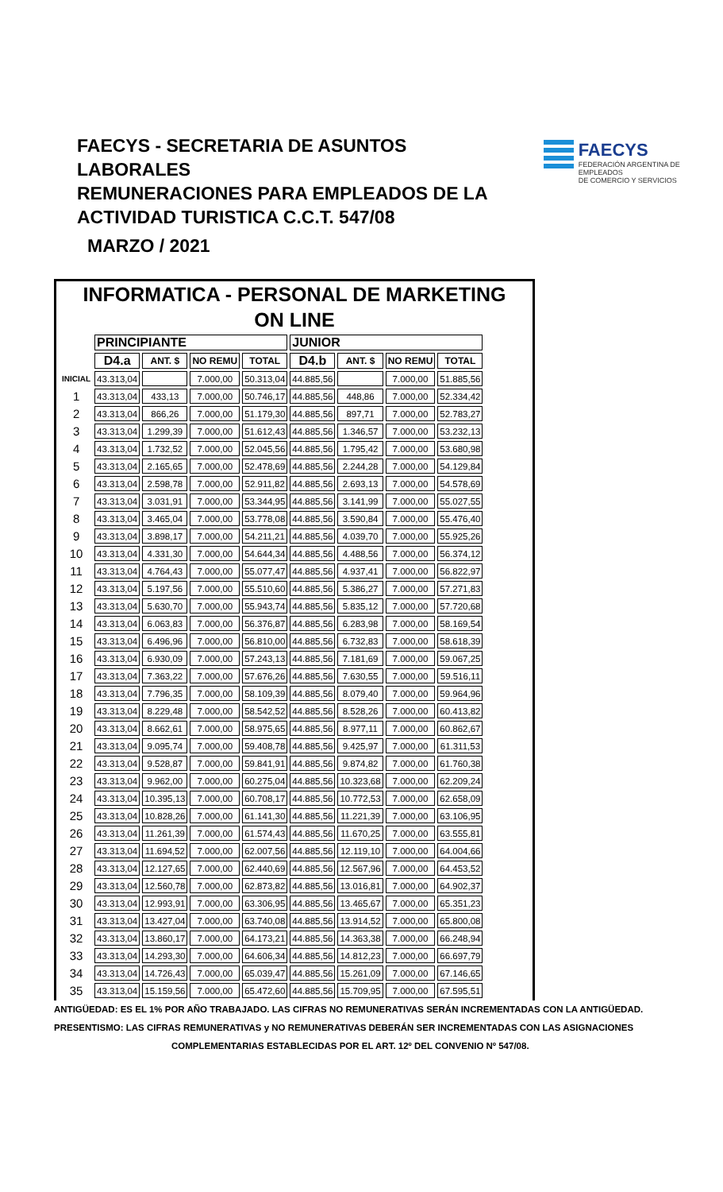FAECYS - SECRETARIA DE ASUNTOS LABORALES
REMUNERACIONES PARA EMPLEADOS DE LA
ACTIVIDAD TURISTICA C.C.T. 547/08
FAECYS
FEDERACIÓN ARGENTINA DE EMPLEADOS
DE COMERCIO Y SERVICIOS
MARZO / 2021
INFORMATICA - PERSONAL DE MARKETING
ON LINE
| | PRINCIPIANTE | | | | JUNIOR | | | |
| | D4.a | ANT. $ | NO REMU | TOTAL | D4.b | ANT. $ | NO REMU | TOTAL |
| INICIAL | 43.313,04 | | 7.000,00 | 50.313,04 | 44.885,56 | | 7.000,00 | 51.885,56 |
| 1 | 43.313,04 | 433,13 | 7.000,00 | 50.746,17 | 44.885,56 | 448,86 | 7.000,00 | 52.334,42 |
| 2 | 43.313,04 | 866,26 | 7.000,00 | 51.179,30 | 44.885,56 | 897,71 | 7.000,00 | 52.783,27 |
| 3 | 43.313,04 | 1.299,39 | 7.000,00 | 51.612,43 | 44.885,56 | 1.346,57 | 7.000,00 | 53.232,13 |
| 4 | 43.313,04 | 1.732,52 | 7.000,00 | 52.045,56 | 44.885,56 | 1.795,42 | 7.000,00 | 53.680,98 |
| 5 | 43.313,04 | 2.165,65 | 7.000,00 | 52.478,69 | 44.885,56 | 2.244,28 | 7.000,00 | 54.129,84 |
| 6 | 43.313,04 | 2.598,78 | 7.000,00 | 52.911,82 | 44.885,56 | 2.693,13 | 7.000,00 | 54.578,69 |
| 7 | 43.313,04 | 3.031,91 | 7.000,00 | 53.344,95 | 44.885,56 | 3.141,99 | 7.000,00 | 55.027,55 |
| 8 | 43.313,04 | 3.465,04 | 7.000,00 | 53.778,08 | 44.885,56 | 3.590,84 | 7.000,00 | 55.476,40 |
| 9 | 43.313,04 | 3.898,17 | 7.000,00 | 54.211,21 | 44.885,56 | 4.039,70 | 7.000,00 | 55.925,26 |
| 10 | 43.313,04 | 4.331,30 | 7.000,00 | 54.644,34 | 44.885,56 | 4.488,56 | 7.000,00 | 56.374,12 |
| 11 | 43.313,04 | 4.764,43 | 7.000,00 | 55.077,47 | 44.885,56 | 4.937,41 | 7.000,00 | 56.822,97 |
| 12 | 43.313,04 | 5.197,56 | 7.000,00 | 55.510,60 | 44.885,56 | 5.386,27 | 7.000,00 | 57.271,83 |
| 13 | 43.313,04 | 5.630,70 | 7.000,00 | 55.943,74 | 44.885,56 | 5.835,12 | 7.000,00 | 57.720,68 |
| 14 | 43.313,04 | 6.063,83 | 7.000,00 | 56.376,87 | 44.885,56 | 6.283,98 | 7.000,00 | 58.169,54 |
| 15 | 43.313,04 | 6.496,96 | 7.000,00 | 56.810,00 | 44.885,56 | 6.732,83 | 7.000,00 | 58.618,39 |
| 16 | 43.313,04 | 6.930,09 | 7.000,00 | 57.243,13 | 44.885,56 | 7.181,69 | 7.000,00 | 59.067,25 |
| 17 | 43.313,04 | 7.363,22 | 7.000,00 | 57.676,26 | 44.885,56 | 7.630,55 | 7.000,00 | 59.516,11 |
| 18 | 43.313,04 | 7.796,35 | 7.000,00 | 58.109,39 | 44.885,56 | 8.079,40 | 7.000,00 | 59.964,96 |
| 19 | 43.313,04 | 8.229,48 | 7.000,00 | 58.542,52 | 44.885,56 | 8.528,26 | 7.000,00 | 60.413,82 |
| 20 | 43.313,04 | 8.662,61 | 7.000,00 | 58.975,65 | 44.885,56 | 8.977,11 | 7.000,00 | 60.862,67 |
| 21 | 43.313,04 | 9.095,74 | 7.000,00 | 59.408,78 | 44.885,56 | 9.425,97 | 7.000,00 | 61.311,53 |
| 22 | 43.313,04 | 9.528,87 | 7.000,00 | 59.841,91 | 44.885,56 | 9.874,82 | 7.000,00 | 61.760,38 |
| 23 | 43.313,04 | 9.962,00 | 7.000,00 | 60.275,04 | 44.885,56 | 10.323,68 | 7.000,00 | 62.209,24 |
| 24 | 43.313,04 | 10.395,13 | 7.000,00 | 60.708,17 | 44.885,56 | 10.772,53 | 7.000,00 | 62.658,09 |
| 25 | 43.313,04 | 10.828,26 | 7.000,00 | 61.141,30 | 44.885,56 | 11.221,39 | 7.000,00 | 63.106,95 |
| 26 | 43.313,04 | 11.261,39 | 7.000,00 | 61.574,43 | 44.885,56 | 11.670,25 | 7.000,00 | 63.555,81 |
| 27 | 43.313,04 | 11.694,52 | 7.000,00 | 62.007,56 | 44.885,56 | 12.119,10 | 7.000,00 | 64.004,66 |
| 28 | 43.313,04 | 12.127,65 | 7.000,00 | 62.440,69 | 44.885,56 | 12.567,96 | 7.000,00 | 64.453,52 |
| 29 | 43.313,04 | 12.560,78 | 7.000,00 | 62.873,82 | 44.885,56 | 13.016,81 | 7.000,00 | 64.902,37 |
| 30 | 43.313,04 | 12.993,91 | 7.000,00 | 63.306,95 | 44.885,56 | 13.465,67 | 7.000,00 | 65.351,23 |
| 31 | 43.313,04 | 13.427,04 | 7.000,00 | 63.740,08 | 44.885,56 | 13.914,52 | 7.000,00 | 65.800,08 |
| 32 | 43.313,04 | 13.860,17 | 7.000,00 | 64.173,21 | 44.885,56 | 14.363,38 | 7.000,00 | 66.248,94 |
| 33 | 43.313,04 | 14.293,30 | 7.000,00 | 64.606,34 | 44.885,56 | 14.812,23 | 7.000,00 | 66.697,79 |
| 34 | 43.313,04 | 14.726,43 | 7.000,00 | 65.039,47 | 44.885,56 | 15.261,09 | 7.000,00 | 67.146,65 |
| 35 | 43.313,04 | 15.159,56 | 7.000,00 | 65.472,60 | 44.885,56 | 15.709,95 | 7.000,00 | 67.595,51 |
ANTIGÜEDAD: ES EL 1% POR AÑO TRABAJADO. LAS CIFRAS NO REMUNERATIVAS SERÁN INCREMENTADAS CON LA ANTIGÜEDAD.
PRESENTISMO: LAS CIFRAS REMUNERATIVAS y NO REMUNERATIVAS DEBERÁN SER INCREMENTADAS CON LAS ASIGNACIONES
COMPLEMENTARIAS ESTABLECIDAS POR EL ART. 12º DEL CONVENIO Nº 547/08.